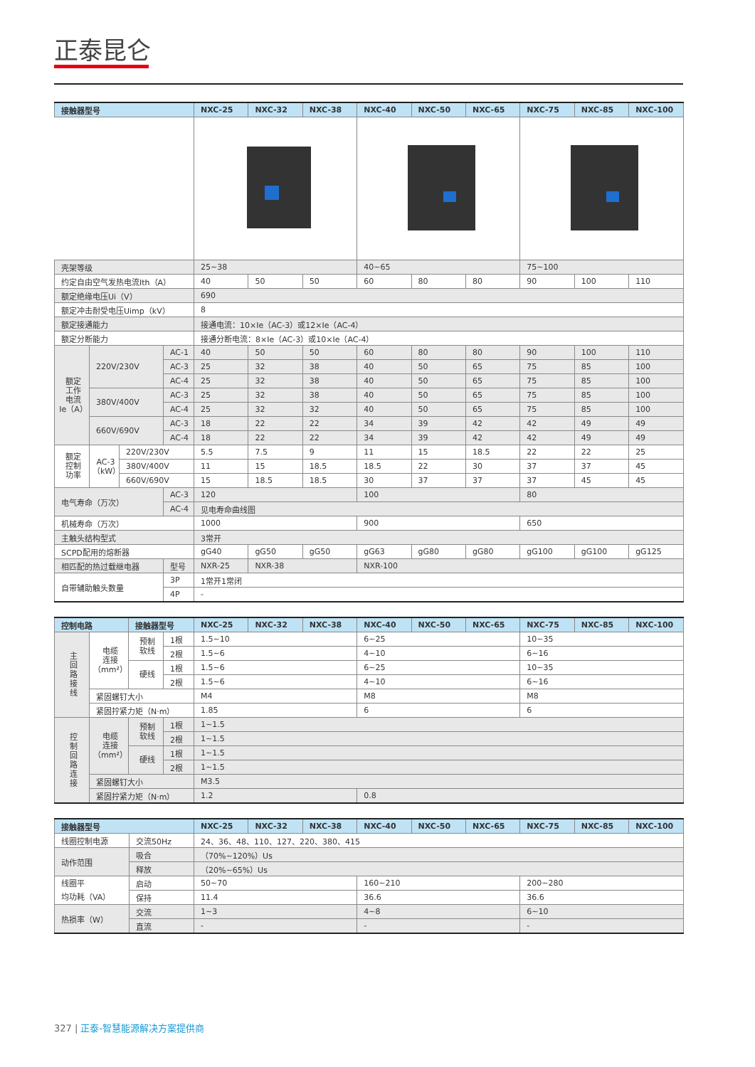正泰昆仑
| 接触器型号 | | | | NXC-25 | NXC-32 | NXC-38 | NXC-40 | NXC-50 | NXC-65 | NXC-75 | NXC-85 | NXC-100 |
| --- | --- | --- | --- | --- | --- | --- | --- | --- | --- | --- | --- | --- |
| 壳架等级 | | | | 25~38 | | | 40~65 | | | 75~100 | | |
| 约定自由空气发热电流Ith（A） | | | | 40 | 50 | 50 | 60 | 80 | 80 | 90 | 100 | 110 |
| 额定绝缘电压Ui（V） | | | | 690 | | | | | | | | |
| 额定冲击耐受电压Uimp（kV） | | | | 8 | | | | | | | | |
| 额定接通能力 | | | | 接通电流：10×Ie（AC-3）或12×Ie（AC-4） | | | | | | | | |
| 额定分断能力 | | | | 接通分断电流：8×Ie（AC-3）或10×Ie（AC-4） | | | | | | | | |
| 额定 工作 电流 Ie（A） | 220V/230V | | AC-1 | 40 | 50 | 50 | 60 | 80 | 80 | 90 | 100 | 110 |
| | | | AC-3 | 25 | 32 | 38 | 40 | 50 | 65 | 75 | 85 | 100 |
| | | | AC-4 | 25 | 32 | 38 | 40 | 50 | 65 | 75 | 85 | 100 |
| | 380V/400V | | AC-3 | 25 | 32 | 38 | 40 | 50 | 65 | 75 | 85 | 100 |
| | | | AC-4 | 25 | 32 | 32 | 40 | 50 | 65 | 75 | 85 | 100 |
| | 660V/690V | | AC-3 | 18 | 22 | 22 | 34 | 39 | 42 | 42 | 49 | 49 |
| | | | AC-4 | 18 | 22 | 22 | 34 | 39 | 42 | 42 | 49 | 49 |
| 额定 控制 功率 | AC-3 （kW） | 220V/230V | | 5.5 | 7.5 | 9 | 11 | 15 | 18.5 | 22 | 22 | 25 |
| | | 380V/400V | | 11 | 15 | 18.5 | 18.5 | 22 | 30 | 37 | 37 | 45 |
| | | 660V/690V | | 15 | 18.5 | 18.5 | 30 | 37 | 37 | 37 | 45 | 45 |
| 电气寿命（万次） | | | AC-3 | 120 | | | 100 | | | 80 | | |
| | | | AC-4 | 见电寿命曲线图 | | | | | | | | |
| 机械寿命（万次） | | | | 1000 | | | 900 | | | 650 | | |
| 主触头结构型式 | | | | 3常开 | | | | | | | | |
| SCPD配用的熔断器 | | | | gG40 | gG50 | gG50 | gG63 | gG80 | gG80 | gG100 | gG100 | gG125 |
| 相匹配的热过载继电器 | | | 型号 | NXR-25 | NXR-38 | | NXR-100 | | | | | |
| 自带辅助触头数量 | | | 3P | 1常开1常闭 | | | | | | | | |
| | | | 4P | - | | | | | | | | |
| 控制电路 | | 接触器型号 | | NXC-25 | NXC-32 | NXC-38 | NXC-40 | NXC-50 | NXC-65 | NXC-75 | NXC-85 | NXC-100 |
| --- | --- | --- | --- | --- | --- | --- | --- | --- | --- | --- | --- | --- |
| 主 回 路 接 线 | 电缆 连接 （mm²） | 预制 软线 | 1根 | 1.5~10 | | | 6~25 | | | 10~35 | | |
| | | | 2根 | 1.5~6 | | | 4~10 | | | 6~16 | | |
| | | 硬线 | 1根 | 1.5~6 | | | 6~25 | | | 10~35 | | |
| | | | 2根 | 1.5~6 | | | 4~10 | | | 6~16 | | |
| | 紧固螺钉大小 | | | M4 | | | M8 | | | M8 | | |
| | 紧固拧紧力矩（N·m） | | | 1.85 | | | 6 | | | 6 | | |
| 控 制 回 路 连 接 | 电缆 连接 （mm²） | 预制 软线 | 1根 | 1~1.5 | | | | | | | | |
| | | | 2根 | 1~1.5 | | | | | | | | |
| | | 硬线 | 1根 | 1~1.5 | | | | | | | | |
| | | | 2根 | 1~1.5 | | | | | | | | |
| | 紧固螺钉大小 | | | M3.5 | | | | | | | | |
| | 紧固拧紧力矩（N·m） | | | 1.2 | | | 0.8 | | | | | |
| 接触器型号 | | NXC-25 | NXC-32 | NXC-38 | NXC-40 | NXC-50 | NXC-65 | NXC-75 | NXC-85 | NXC-100 |
| --- | --- | --- | --- | --- | --- | --- | --- | --- | --- | --- |
| 线圈控制电源 | 交流50Hz | 24、36、48、110、127、220、380、415 | | | | | | | | |
| 动作范围 | 吸合 | （70%~120%）Us | | | | | | | | |
| | 释放 | （20%~65%）Us | | | | | | | | |
| 线圈平 均功耗（VA） | 启动 | 50~70 | | | 160~210 | | | 200~280 | | |
| | 保持 | 11.4 | | | 36.6 | | | 36.6 | | |
| 热损率（W） | 交流 | 1~3 | | | 4~8 | | | 6~10 | | |
| | 直流 | - | | | - | | | - | | |
327 | 正泰-智慧能源解决方案提供商